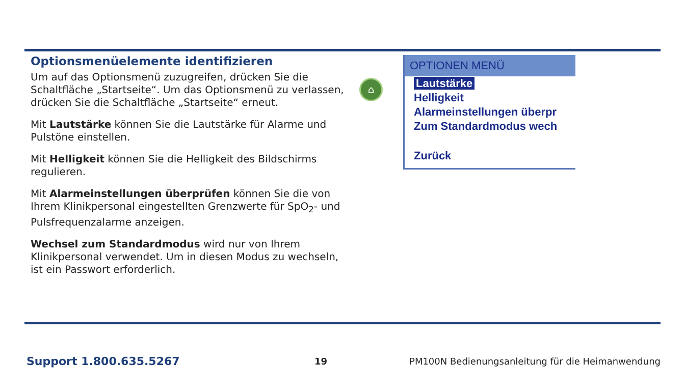Optionsmenüelemente identifizieren
Um auf das Optionsmenü zuzugreifen, drücken Sie die Schaltfläche „Startseite“. Um das Optionsmenü zu verlassen, drücken Sie die Schaltfläche „Startseite“ erneut.
Mit Lautstärke können Sie die Lautstärke für Alarme und Pulstöne einstellen.
Mit Helligkeit können Sie die Helligkeit des Bildschirms regulieren.
Mit Alarmeinstellungen überprüfen können Sie die von Ihrem Klinikpersonal eingestellten Grenzwerte für SpO<sub>2</sub>- und Pulsfrequenzalarme anzeigen.
Wechsel zum Standardmodus wird nur von Ihrem Klinikpersonal verwendet. Um in diesen Modus zu wechseln, ist ein Passwort erforderlich.
⌂
OPTIONEN MENÜ
Lautstärke
Helligkeit
Alarmeinstellungen überpr
Zum Standardmodus wech
Zurück
Support 1.800.635.5267
19
PM100N Bedienungsanleitung für die Heimanwendung